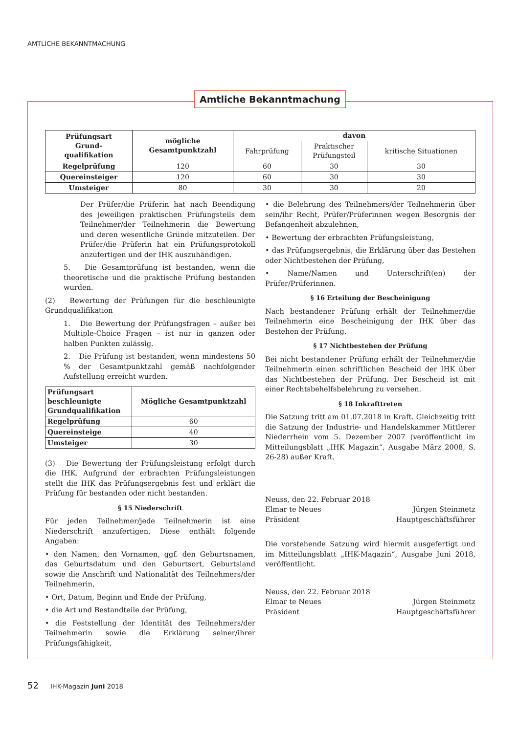AMTLICHE BEKANNTMACHUNG
| Prüfungsart Grund- qualifikation | mögliche Gesamtpunktzahl | davon | | |
| --- | --- | --- | --- | --- |
| | | Fahrprüfung | Praktischer Prüfungsteil | kritische Situationen |
| Regelprüfung | 120 | 60 | 30 | 30 |
| Quereinsteiger | 120 | 60 | 30 | 30 |
| Umsteiger | 80 | 30 | 30 | 20 |
Der Prüfer/die Prüferin hat nach Beendigung des jeweiligen praktischen Prüfungsteils dem Teilnehmer/der Teilnehmerin die Bewertung und deren wesentliche Gründe mitzuteilen. Der Prüfer/die Prüferin hat ein Prüfungsprotokoll anzufertigen und der IHK auszuhändigen.
5. Die Gesamtprüfung ist bestanden, wenn die theoretische und die praktische Prüfung bestanden wurden.
(2) Bewertung der Prüfungen für die beschleunigte Grundqualifikation
1. Die Bewertung der Prüfungsfragen – außer bei Multiple-Choice Fragen – ist nur in ganzen oder halben Punkten zulässig.
2. Die Prüfung ist bestanden, wenn mindestens 50 % der Gesamtpunktzahl gemäß nachfolgender Aufstellung erreicht wurden.
| Prüfungsart beschleunigte Grundqualifikation | Mögliche Gesamtpunktzahl |
| --- | --- |
| Regelprüfung | 60 |
| Quereinsteige | 40 |
| Umsteiger | 30 |
(3) Die Bewertung der Prüfungsleistung erfolgt durch die IHK. Aufgrund der erbrachten Prüfungsleistungen stellt die IHK das Prüfungsergebnis fest und erklärt die Prüfung für bestanden oder nicht bestanden.
§ 15 Niederschrift
Für jeden Teilnehmer/jede Teilnehmerin ist eine Niederschrift anzufertigen. Diese enthält folgende Angaben:
• den Namen, den Vornamen, ggf. den Geburtsnamen, das Geburtsdatum und den Geburtsort, Geburtsland sowie die Anschrift und Nationalität des Teilnehmers/der Teilnehmerin,
• Ort, Datum, Beginn und Ende der Prüfung,
• die Art und Bestandteile der Prüfung,
• die Feststellung der Identität des Teilnehmers/der Teilnehmerin sowie die Erklärung seiner/ihrer Prüfungsfähigkeit,
• die Belehrung des Teilnehmers/der Teilnehmerin über sein/ihr Recht, Prüfer/Prüferinnen wegen Besorgnis der Befangenheit abzulehnen,
• Bewertung der erbrachten Prüfungsleistung,
• das Prüfungsergebnis, die Erklärung über das Bestehen oder Nichtbestehen der Prüfung,
• Name/Namen und Unterschrift(en) der Prüfer/Prüferinnen.
§ 16 Erteilung der Bescheinigung
Nach bestandener Prüfung erhält der Teilnehmer/die Teilnehmerin eine Bescheinigung der IHK über das Bestehen der Prüfung.
§ 17 Nichtbestehen der Prüfung
Bei nicht bestandener Prüfung erhält der Teilnehmer/die Teilnehmerin einen schriftlichen Bescheid der IHK über das Nichtbestehen der Prüfung. Der Bescheid ist mit einer Rechtsbehelfsbelehrung zu versehen.
§ 18 Inkrafttreten
Die Satzung tritt am 01.07.2018 in Kraft. Gleichzeitig tritt die Satzung der Industrie- und Handelskammer Mittlerer Niederrhein vom 5. Dezember 2007 (veröffentlicht im Mitteilungsblatt „IHK Magazin“, Ausgabe März 2008, S. 26-28) außer Kraft.
Neuss, den 22. Februar 2018
Elmar te Neues Jürgen Steinmetz
Präsident Hauptgeschäftsführer
Die vorstehende Satzung wird hiermit ausgefertigt und im Mitteilungsblatt „IHK-Magazin“, Ausgabe Juni 2018, veröffentlicht.
Neuss, den 22. Februar 2018
Elmar te Neues Jürgen Steinmetz
Präsident Hauptgeschäftsführer
Amtliche Bekanntmachung
52 IHK-Magazin Juni 2018